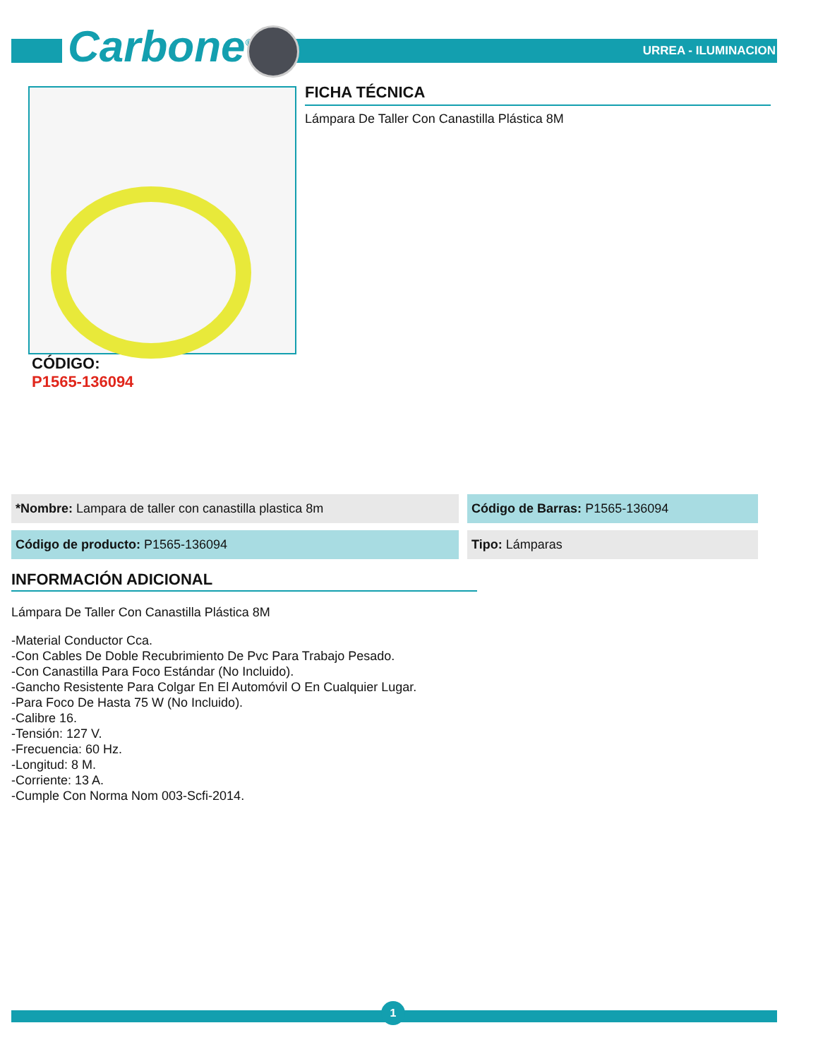Carbone<sup>®</sup> URREA - ILUMINACION
CÓDIGO:
P1565-136094
FICHA TÉCNICA
Lámpara De Taller Con Canastilla Plástica 8M
| *Nombre: Lampara de taller con canastilla plastica 8m | Código de Barras: P1565-136094 |
| Código de producto: P1565-136094 | Tipo: Lámparas |
INFORMACIÓN ADICIONAL
Lámpara De Taller Con Canastilla Plástica 8M
-Material Conductor Cca.
-Con Cables De Doble Recubrimiento De Pvc Para Trabajo Pesado.
-Con Canastilla Para Foco Estándar (No Incluido).
-Gancho Resistente Para Colgar En El Automóvil O En Cualquier Lugar.
-Para Foco De Hasta 75 W (No Incluido).
-Calibre 16.
-Tensión: 127 V.
-Frecuencia: 60 Hz.
-Longitud: 8 M.
-Corriente: 13 A.
-Cumple Con Norma Nom 003-Scfi-2014.
1